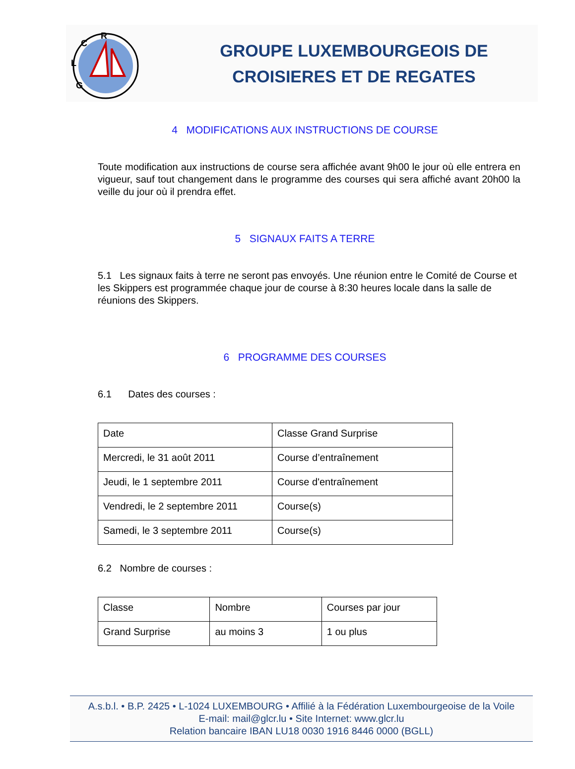R
C
L
G
GROUPE LUXEMBOURGEOIS DE
CROISIERES ET DE REGATES
4 MODIFICATIONS AUX INSTRUCTIONS DE COURSE
Toute modification aux instructions de course sera affichée avant 9h00 le jour où elle entrera en vigueur, sauf tout changement dans le programme des courses qui sera affiché avant 20h00 la veille du jour où il prendra effet.
5 SIGNAUX FAITS A TERRE
5.1 Les signaux faits à terre ne seront pas envoyés. Une réunion entre le Comité de Course et les Skippers est programmée chaque jour de course à 8:30 heures locale dans la salle de réunions des Skippers.
6 PROGRAMME DES COURSES
6.1 Dates des courses :
| Date | Classe Grand Surprise |
| Mercredi, le 31 août 2011 | Course d’entraînement |
| Jeudi, le 1 septembre 2011 | Course d'entraînement |
| Vendredi, le 2 septembre 2011 | Course(s) |
| Samedi, le 3 septembre 2011 | Course(s) |
6.2 Nombre de courses :
| Classe | Nombre | Courses par jour |
| Grand Surprise | au moins 3 | 1 ou plus |
A.s.b.l. • B.P. 2425 • L-1024 LUXEMBOURG • Affilié à la Fédération Luxembourgeoise de la Voile
E-mail: mail@glcr.lu • Site Internet: www.glcr.lu
Relation bancaire IBAN LU18 0030 1916 8446 0000 (BGLL)